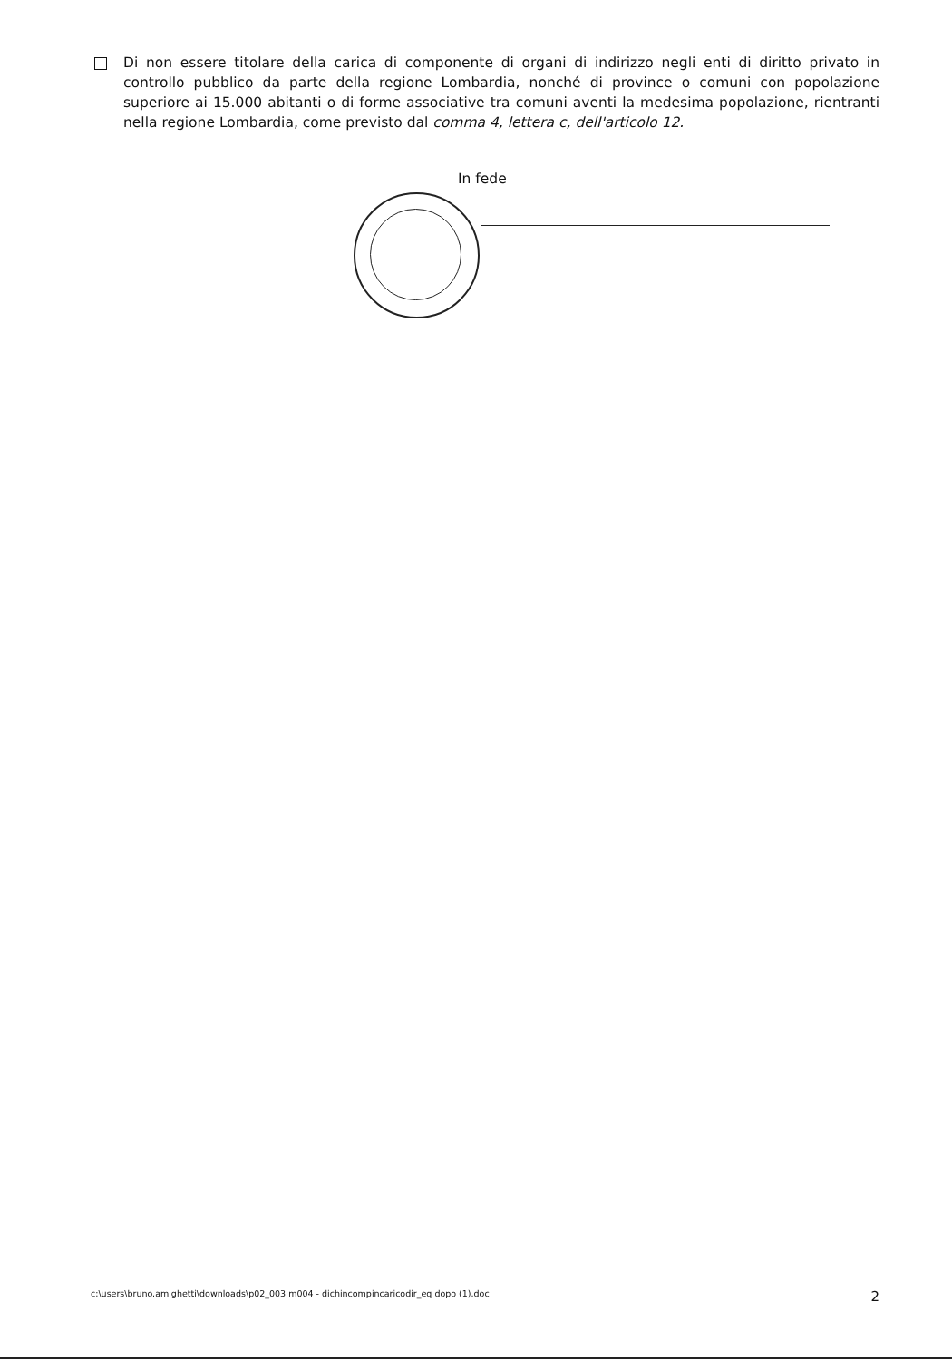Di non essere titolare della carica di componente di organi di indirizzo negli enti di diritto privato in controllo pubblico da parte della regione Lombardia, nonché di province o comuni con popolazione superiore ai 15.000 abitanti o di forme associative tra comuni aventi la medesima popolazione, rientranti nella regione Lombardia, come previsto dal comma 4, lettera c, dell'articolo 12.
In fede
c:\users\bruno.amighetti\downloads\p02_003 m004 - dichincompincaricodir_eq dopo (1).doc 2